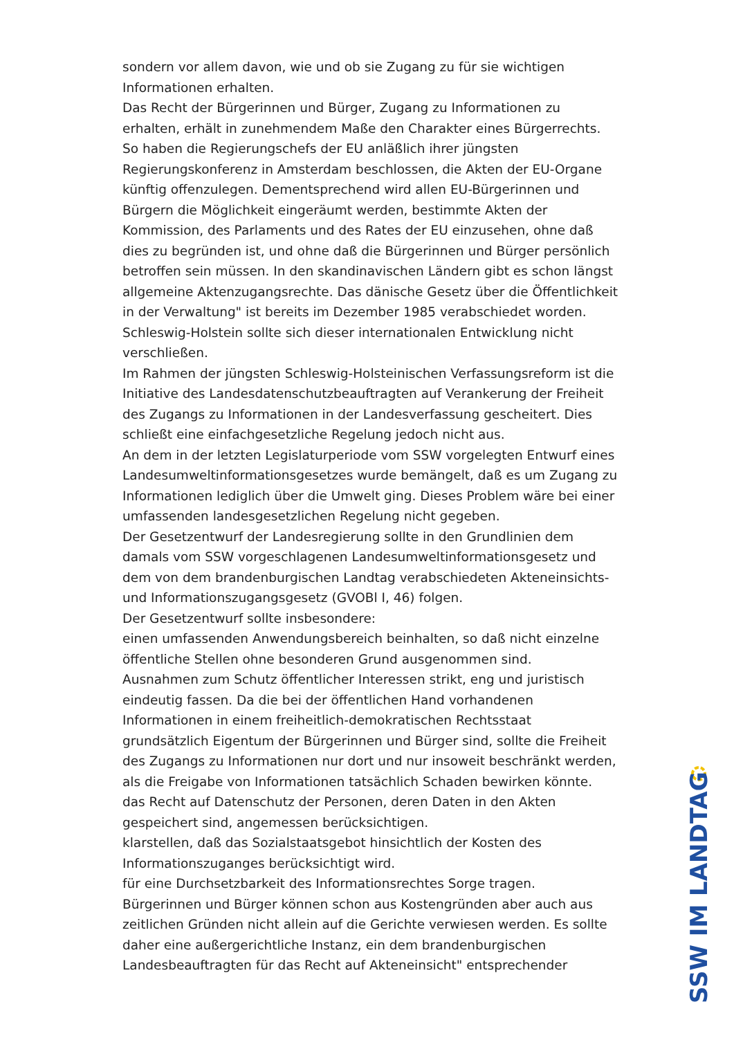sondern vor allem davon, wie und ob sie Zugang zu für sie wichtigen Informationen erhalten.
Das Recht der Bürgerinnen und Bürger, Zugang zu Informationen zu erhalten, erhält in zunehmendem Maße den Charakter eines Bürgerrechts. So haben die Regierungschefs der EU anläßlich ihrer jüngsten Regierungskonferenz in Amsterdam beschlossen, die Akten der EU-Organe künftig offenzulegen. Dementsprechend wird allen EU-Bürgerinnen und Bürgern die Möglichkeit eingeräumt werden, bestimmte Akten der Kommission, des Parlaments und des Rates der EU einzusehen, ohne daß dies zu begründen ist, und ohne daß die Bürgerinnen und Bürger persönlich betroffen sein müssen. In den skandinavischen Ländern gibt es schon längst allgemeine Aktenzugangsrechte. Das dänische Gesetz über die Öffentlichkeit in der Verwaltung" ist bereits im Dezember 1985 verabschiedet worden. Schleswig-Holstein sollte sich dieser internationalen Entwicklung nicht verschließen.
Im Rahmen der jüngsten Schleswig-Holsteinischen Verfassungsreform ist die Initiative des Landesdatenschutzbeauftragten auf Verankerung der Freiheit des Zugangs zu Informationen in der Landesverfassung gescheitert. Dies schließt eine einfachgesetzliche Regelung jedoch nicht aus.
An dem in der letzten Legislaturperiode vom SSW vorgelegten Entwurf eines Landesumweltinformationsgesetzes wurde bemängelt, daß es um Zugang zu Informationen lediglich über die Umwelt ging. Dieses Problem wäre bei einer umfassenden landesgesetzlichen Regelung nicht gegeben.
Der Gesetzentwurf der Landesregierung sollte in den Grundlinien dem damals vom SSW vorgeschlagenen Landesumweltinformationsgesetz und dem von dem brandenburgischen Landtag verabschiedeten Akteneinsichts- und Informationszugangsgesetz (GVOBl I, 46) folgen.
Der Gesetzentwurf sollte insbesondere:
einen umfassenden Anwendungsbereich beinhalten, so daß nicht einzelne öffentliche Stellen ohne besonderen Grund ausgenommen sind.
Ausnahmen zum Schutz öffentlicher Interessen strikt, eng und juristisch eindeutig fassen. Da die bei der öffentlichen Hand vorhandenen Informationen in einem freiheitlich-demokratischen Rechtsstaat grundsätzlich Eigentum der Bürgerinnen und Bürger sind, sollte die Freiheit des Zugangs zu Informationen nur dort und nur insoweit beschränkt werden, als die Freigabe von Informationen tatsächlich Schaden bewirken könnte.
das Recht auf Datenschutz der Personen, deren Daten in den Akten gespeichert sind, angemessen berücksichtigen.
klarstellen, daß das Sozialstaatsgebot hinsichtlich der Kosten des Informationszuganges berücksichtigt wird.
für eine Durchsetzbarkeit des Informationsrechtes Sorge tragen.
Bürgerinnen und Bürger können schon aus Kostengründen aber auch aus zeitlichen Gründen nicht allein auf die Gerichte verwiesen werden. Es sollte daher eine außergerichtliche Instanz, ein dem brandenburgischen Landesbeauftragten für das Recht auf Akteneinsicht" entsprechender
SSW IM LANDTAG